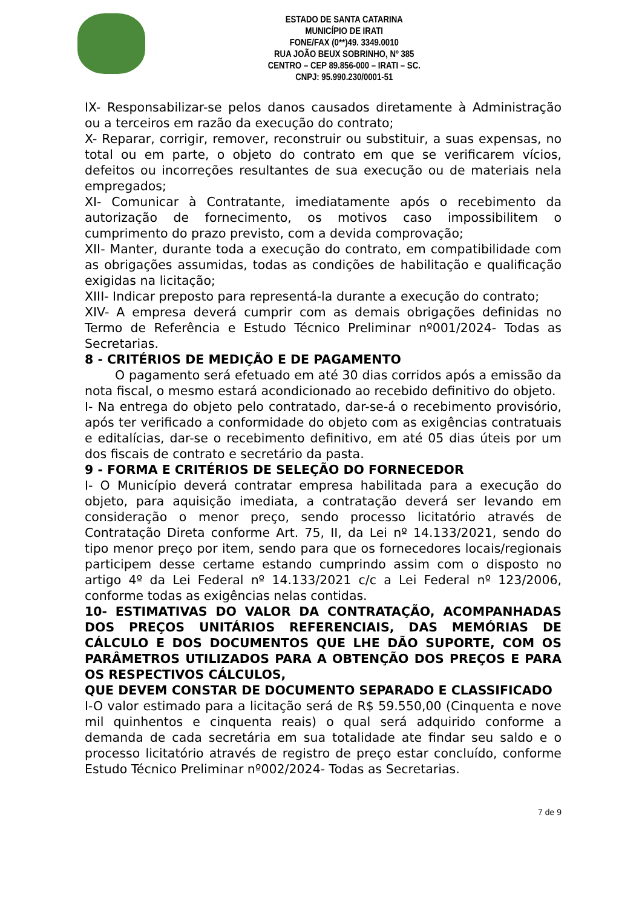ESTADO DE SANTA CATARINA
MUNICÍPIO DE IRATI
FONE/FAX (0**)49. 3349.0010
RUA JOÃO BEUX SOBRINHO, Nº 385
CENTRO – CEP 89.856-000 – IRATI – SC.
CNPJ: 95.990.230/0001-51
IX- Responsabilizar-se pelos danos causados diretamente à Administração ou a terceiros em razão da execução do contrato;
X- Reparar, corrigir, remover, reconstruir ou substituir, a suas expensas, no total ou em parte, o objeto do contrato em que se verificarem vícios, defeitos ou incorreções resultantes de sua execução ou de materiais nela empregados;
XI- Comunicar à Contratante, imediatamente após o recebimento da autorização de fornecimento, os motivos caso impossibilitem o cumprimento do prazo previsto, com a devida comprovação;
XII- Manter, durante toda a execução do contrato, em compatibilidade com as obrigações assumidas, todas as condições de habilitação e qualificação exigidas na licitação;
XIII- Indicar preposto para representá-la durante a execução do contrato;
XIV- A empresa deverá cumprir com as demais obrigações definidas no Termo de Referência e Estudo Técnico Preliminar nº001/2024- Todas as Secretarias.
8 - CRITÉRIOS DE MEDIÇÃO E DE PAGAMENTO
O pagamento será efetuado em até 30 dias corridos após a emissão da nota fiscal, o mesmo estará acondicionado ao recebido definitivo do objeto.
I- Na entrega do objeto pelo contratado, dar-se-á o recebimento provisório, após ter verificado a conformidade do objeto com as exigências contratuais e editalícias, dar-se o recebimento definitivo, em até 05 dias úteis por um dos fiscais de contrato e secretário da pasta.
9 - FORMA E CRITÉRIOS DE SELEÇÃO DO FORNECEDOR
I- O Município deverá contratar empresa habilitada para a execução do objeto, para aquisição imediata, a contratação deverá ser levando em consideração o menor preço, sendo processo licitatório através de Contratação Direta conforme Art. 75, II, da Lei nº 14.133/2021, sendo do tipo menor preço por item, sendo para que os fornecedores locais/regionais participem desse certame estando cumprindo assim com o disposto no artigo 4º da Lei Federal nº 14.133/2021 c/c a Lei Federal nº 123/2006, conforme todas as exigências nelas contidas.
10- ESTIMATIVAS DO VALOR DA CONTRATAÇÃO, ACOMPANHADAS DOS PREÇOS UNITÁRIOS REFERENCIAIS, DAS MEMÓRIAS DE CÁLCULO E DOS DOCUMENTOS QUE LHE DÃO SUPORTE, COM OS PARÂMETROS UTILIZADOS PARA A OBTENÇÃO DOS PREÇOS E PARA OS RESPECTIVOS CÁLCULOS,
QUE DEVEM CONSTAR DE DOCUMENTO SEPARADO E CLASSIFICADO
I-O valor estimado para a licitação será de R$ 59.550,00 (Cinquenta e nove mil quinhentos e cinquenta reais) o qual será adquirido conforme a demanda de cada secretária em sua totalidade ate findar seu saldo e o processo licitatório através de registro de preço estar concluído, conforme Estudo Técnico Preliminar nº002/2024- Todas as Secretarias.
7 de 9